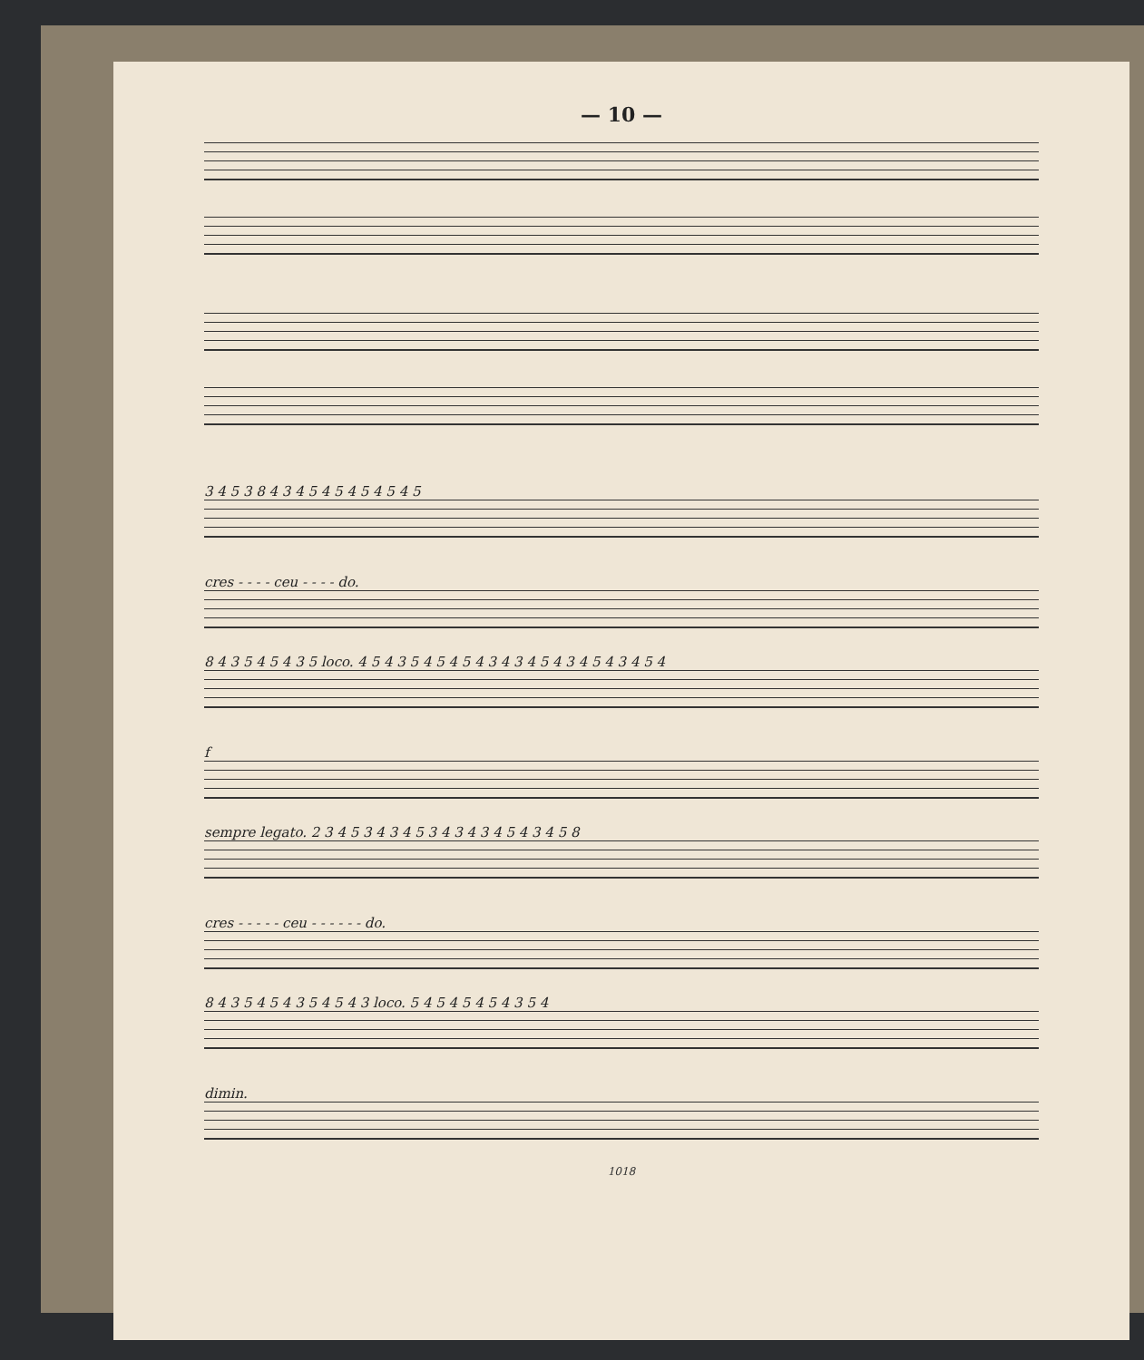— 10 —
3 4 5 3 8 4 3 4 5 4 5 4 5 4 5 4 5
cres - - - - ceu - - - - do.
8 4 3 5 4 5 4 3 5 loco. 4 5 4 3 5 4 5 4 5 4 3 4 3 4 5 4 3 4 5 4 3 4 5 4
f
sempre legato. 2 3 4 5 3 4 3 4 5 3 4 3 4 3 4 5 4 3 4 5 8
cres - - - - - ceu - - - - - - do.
8 4 3 5 4 5 4 3 5 4 5 4 3 loco. 5 4 5 4 5 4 5 4 3 5 4
dimin.
1018